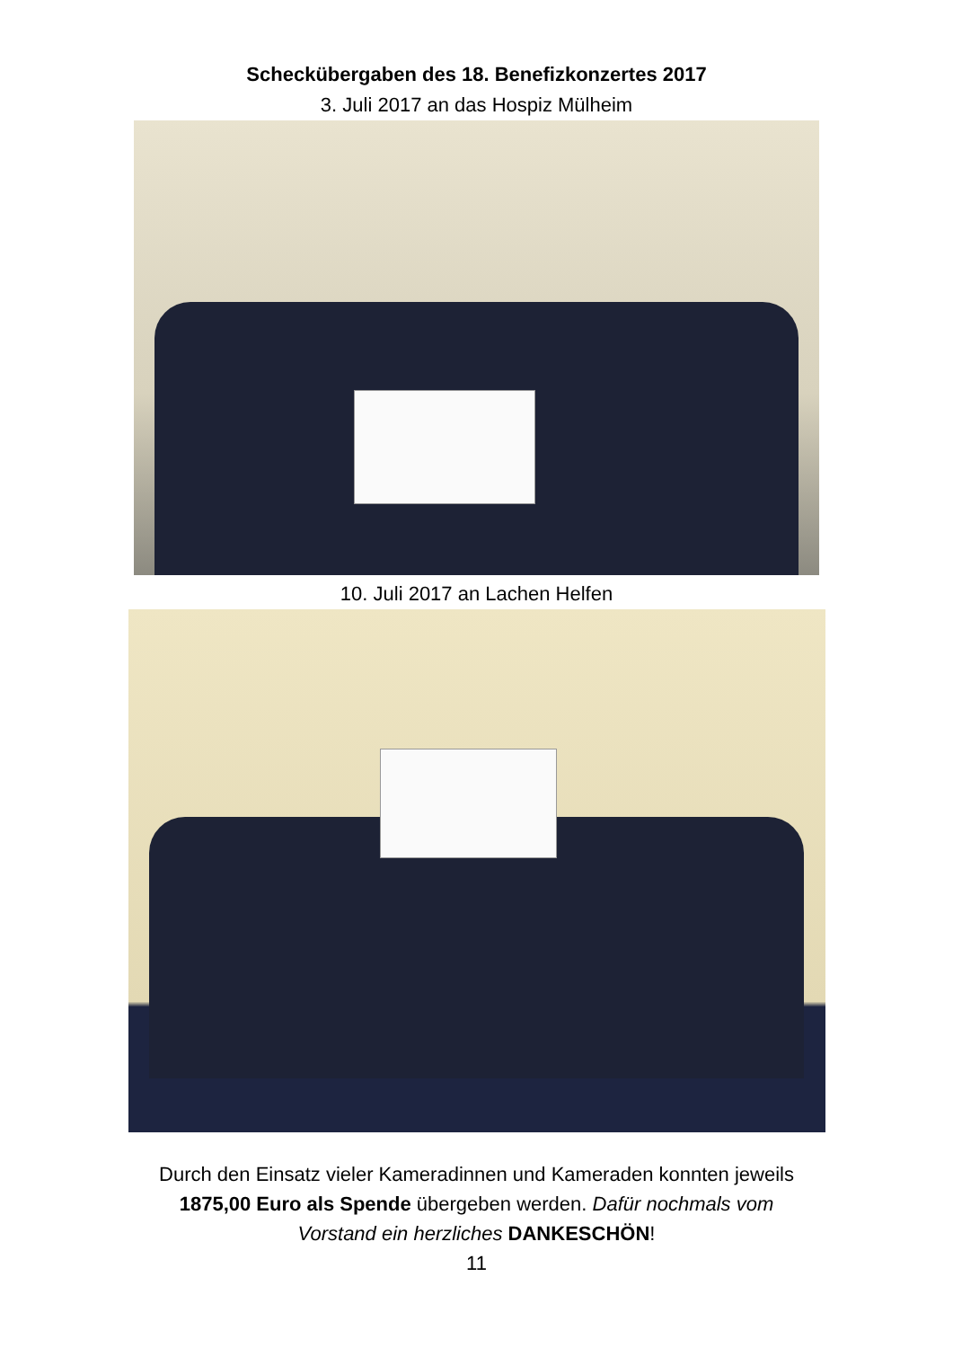Scheckübergaben des 18. Benefizkonzertes 2017
3. Juli 2017 an das Hospiz Mülheim
10. Juli 2017 an Lachen Helfen
Durch den Einsatz vieler Kameradinnen und Kameraden konnten jeweils
1875,00 Euro als Spende übergeben werden. Dafür nochmals vom
Vorstand ein herzliches DANKESCHÖN!
11